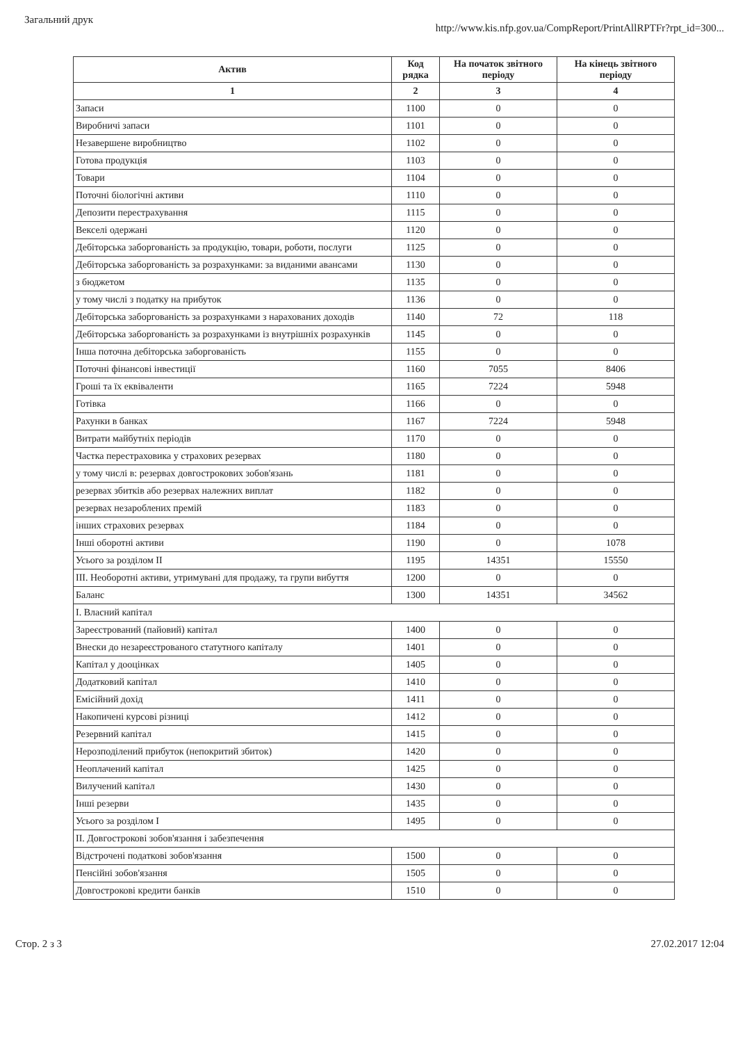Загальний друк http://www.kis.nfp.gov.ua/CompReport/PrintAllRPTFr?rpt_id=300...
| Актив | Код рядка | На початок звітного періоду | На кінець звітного періоду |
| --- | --- | --- | --- |
| 1 | 2 | 3 | 4 |
| Запаси | 1100 | 0 | 0 |
| Виробничі запаси | 1101 | 0 | 0 |
| Незавершене виробництво | 1102 | 0 | 0 |
| Готова продукція | 1103 | 0 | 0 |
| Товари | 1104 | 0 | 0 |
| Поточні біологічні активи | 1110 | 0 | 0 |
| Депозити перестрахування | 1115 | 0 | 0 |
| Векселі одержані | 1120 | 0 | 0 |
| Дебіторська заборгованість за продукцію, товари, роботи, послуги | 1125 | 0 | 0 |
| Дебіторська заборгованість за розрахунками: за виданими авансами | 1130 | 0 | 0 |
| з бюджетом | 1135 | 0 | 0 |
| у тому числі з податку на прибуток | 1136 | 0 | 0 |
| Дебіторська заборгованість за розрахунками з нарахованих доходів | 1140 | 72 | 118 |
| Дебіторська заборгованість за розрахунками із внутрішніх розрахунків | 1145 | 0 | 0 |
| Інша поточна дебіторська заборгованість | 1155 | 0 | 0 |
| Поточні фінансові інвестиції | 1160 | 7055 | 8406 |
| Гроші та їх еквіваленти | 1165 | 7224 | 5948 |
| Готівка | 1166 | 0 | 0 |
| Рахунки в банках | 1167 | 7224 | 5948 |
| Витрати майбутніх періодів | 1170 | 0 | 0 |
| Частка перестраховика у страхових резервах | 1180 | 0 | 0 |
| у тому числі в: резервах довгострокових зобов'язань | 1181 | 0 | 0 |
| резервах збитків або резервах належних виплат | 1182 | 0 | 0 |
| резервах незароблених премій | 1183 | 0 | 0 |
| інших страхових резервах | 1184 | 0 | 0 |
| Інші оборотні активи | 1190 | 0 | 1078 |
| Усього за розділом II | 1195 | 14351 | 15550 |
| III. Необоротні активи, утримувані для продажу, та групи вибуття | 1200 | 0 | 0 |
| Баланс | 1300 | 14351 | 34562 |
| I. Власний капітал | | | |
| Зареєстрований (пайовий) капітал | 1400 | 0 | 0 |
| Внески до незареєстрованого статутного капіталу | 1401 | 0 | 0 |
| Капітал у дооцінках | 1405 | 0 | 0 |
| Додатковий капітал | 1410 | 0 | 0 |
| Емісійний дохід | 1411 | 0 | 0 |
| Накопичені курсові різниці | 1412 | 0 | 0 |
| Резервний капітал | 1415 | 0 | 0 |
| Нерозподілений прибуток (непокритий збиток) | 1420 | 0 | 0 |
| Неоплачений капітал | 1425 | 0 | 0 |
| Вилучений капітал | 1430 | 0 | 0 |
| Інші резерви | 1435 | 0 | 0 |
| Усього за розділом I | 1495 | 0 | 0 |
| II. Довгострокові зобов'язання і забезпечення | | | |
| Відстрочені податкові зобов'язання | 1500 | 0 | 0 |
| Пенсійні зобов'язання | 1505 | 0 | 0 |
| Довгострокові кредити банків | 1510 | 0 | 0 |
Стор. 2 з 3 27.02.2017 12:04